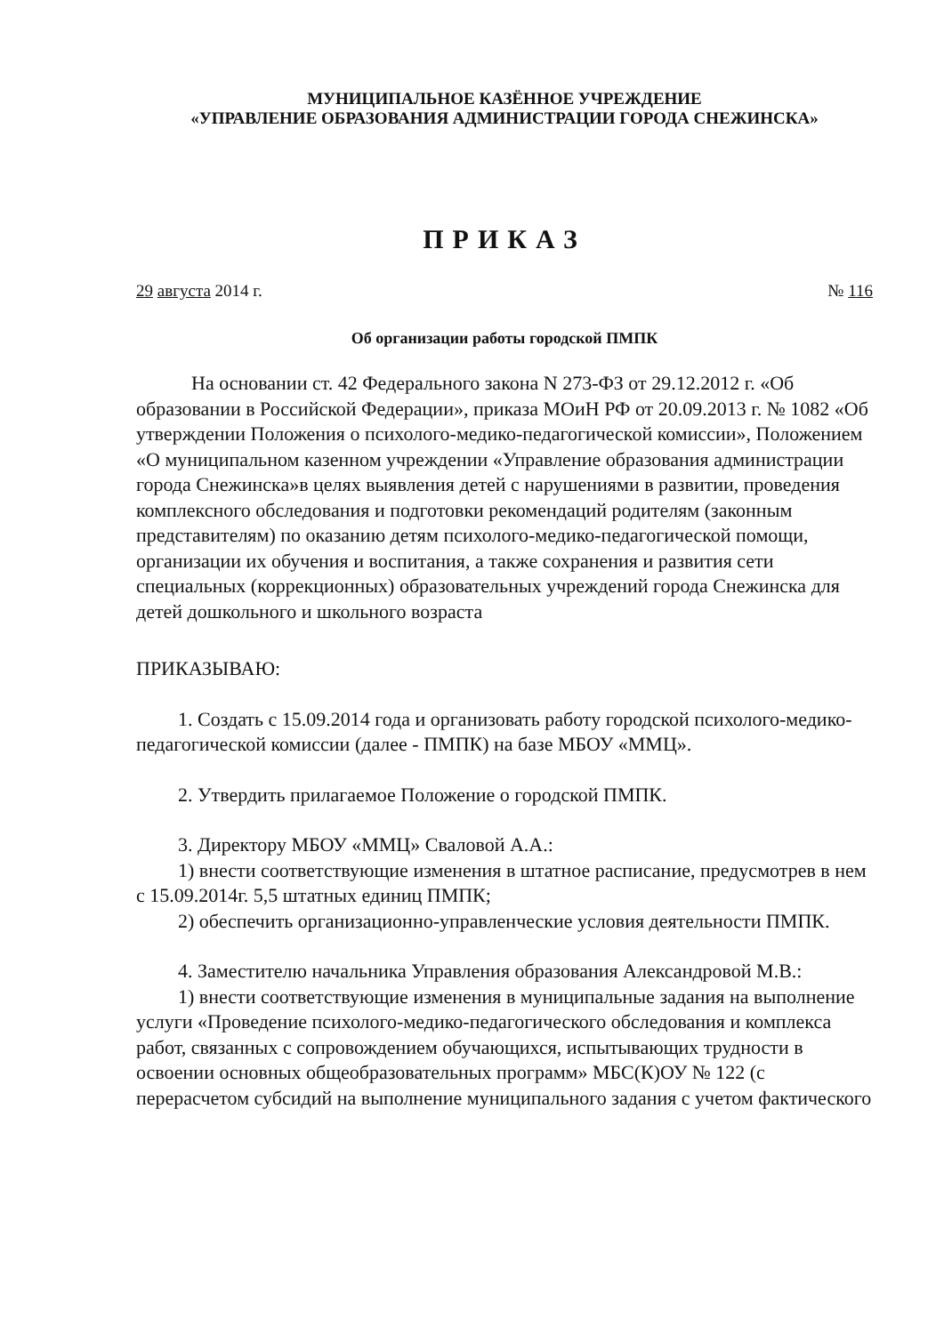МУНИЦИПАЛЬНОЕ КАЗЁННОЕ УЧРЕЖДЕНИЕ
«УПРАВЛЕНИЕ ОБРАЗОВАНИЯ АДМИНИСТРАЦИИ ГОРОДА СНЕЖИНСКА»
ПРИКАЗ
29 августа 2014 г. № 116
Об организации работы городской ПМПК
На основании ст. 42 Федерального закона N 273-ФЗ от 29.12.2012 г. «Об образовании в Российской Федерации», приказа МОиН РФ от 20.09.2013 г. № 1082 «Об утверждении Положения о психолого-медико-педагогической комиссии», Положением «О муниципальном казенном учреждении «Управление образования администрации города Снежинска»в целях выявления детей с нарушениями в развитии, проведения комплексного обследования и подготовки рекомендаций родителям (законным представителям) по оказанию детям психолого-медико-педагогической помощи, организации их обучения и воспитания, а также сохранения и развития сети специальных (коррекционных) образовательных учреждений города Снежинска для детей дошкольного и школьного возраста
ПРИКАЗЫВАЮ:
1. Создать с 15.09.2014 года и организовать работу городской психолого-медико-педагогической комиссии (далее - ПМПК) на базе МБОУ «ММЦ».
2. Утвердить прилагаемое Положение о городской ПМПК.
3. Директору МБОУ «ММЦ» Сваловой А.А.:
1) внести соответствующие изменения в штатное расписание, предусмотрев в нем с 15.09.2014г. 5,5 штатных единиц ПМПК;
2) обеспечить организационно-управленческие условия деятельности ПМПК.
4. Заместителю начальника Управления образования Александровой М.В.:
1) внести соответствующие изменения в муниципальные задания на выполнение услуги «Проведение психолого-медико-педагогического обследования и комплекса работ, связанных с сопровождением обучающихся, испытывающих трудности в освоении основных общеобразовательных программ» МБС(К)ОУ № 122 (с перерасчетом субсидий на выполнение муниципального задания с учетом фактического